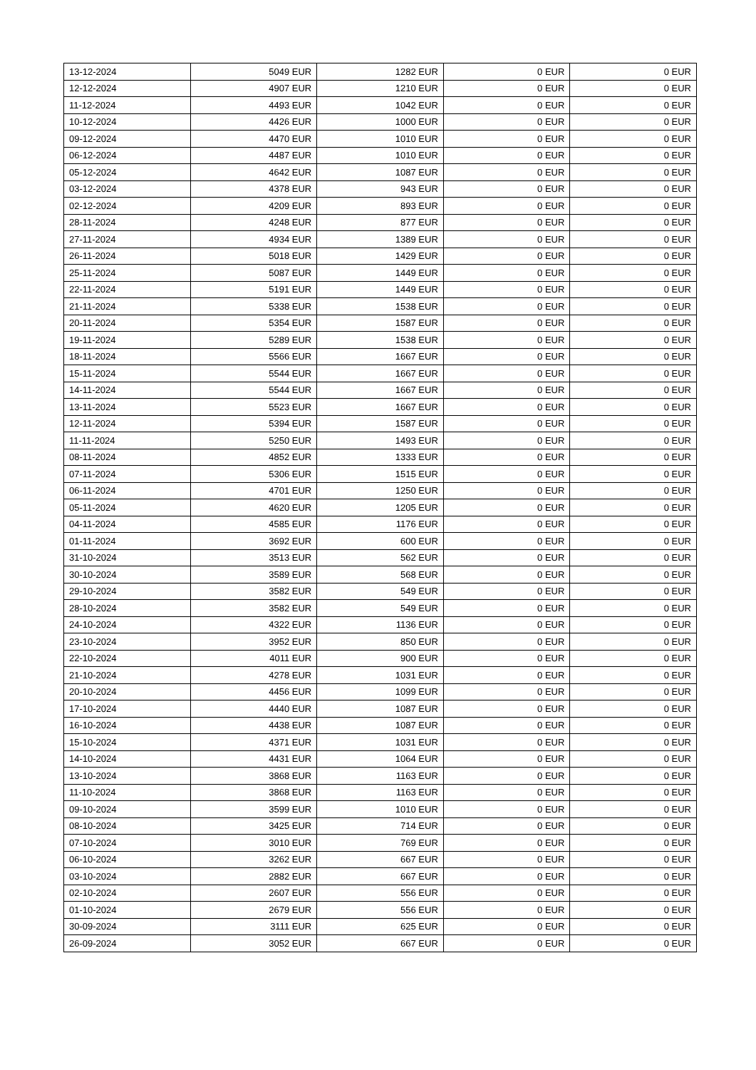| 13-12-2024 | 5049 EUR | 1282 EUR | 0 EUR | 0 EUR |
| 12-12-2024 | 4907 EUR | 1210 EUR | 0 EUR | 0 EUR |
| 11-12-2024 | 4493 EUR | 1042 EUR | 0 EUR | 0 EUR |
| 10-12-2024 | 4426 EUR | 1000 EUR | 0 EUR | 0 EUR |
| 09-12-2024 | 4470 EUR | 1010 EUR | 0 EUR | 0 EUR |
| 06-12-2024 | 4487 EUR | 1010 EUR | 0 EUR | 0 EUR |
| 05-12-2024 | 4642 EUR | 1087 EUR | 0 EUR | 0 EUR |
| 03-12-2024 | 4378 EUR | 943 EUR | 0 EUR | 0 EUR |
| 02-12-2024 | 4209 EUR | 893 EUR | 0 EUR | 0 EUR |
| 28-11-2024 | 4248 EUR | 877 EUR | 0 EUR | 0 EUR |
| 27-11-2024 | 4934 EUR | 1389 EUR | 0 EUR | 0 EUR |
| 26-11-2024 | 5018 EUR | 1429 EUR | 0 EUR | 0 EUR |
| 25-11-2024 | 5087 EUR | 1449 EUR | 0 EUR | 0 EUR |
| 22-11-2024 | 5191 EUR | 1449 EUR | 0 EUR | 0 EUR |
| 21-11-2024 | 5338 EUR | 1538 EUR | 0 EUR | 0 EUR |
| 20-11-2024 | 5354 EUR | 1587 EUR | 0 EUR | 0 EUR |
| 19-11-2024 | 5289 EUR | 1538 EUR | 0 EUR | 0 EUR |
| 18-11-2024 | 5566 EUR | 1667 EUR | 0 EUR | 0 EUR |
| 15-11-2024 | 5544 EUR | 1667 EUR | 0 EUR | 0 EUR |
| 14-11-2024 | 5544 EUR | 1667 EUR | 0 EUR | 0 EUR |
| 13-11-2024 | 5523 EUR | 1667 EUR | 0 EUR | 0 EUR |
| 12-11-2024 | 5394 EUR | 1587 EUR | 0 EUR | 0 EUR |
| 11-11-2024 | 5250 EUR | 1493 EUR | 0 EUR | 0 EUR |
| 08-11-2024 | 4852 EUR | 1333 EUR | 0 EUR | 0 EUR |
| 07-11-2024 | 5306 EUR | 1515 EUR | 0 EUR | 0 EUR |
| 06-11-2024 | 4701 EUR | 1250 EUR | 0 EUR | 0 EUR |
| 05-11-2024 | 4620 EUR | 1205 EUR | 0 EUR | 0 EUR |
| 04-11-2024 | 4585 EUR | 1176 EUR | 0 EUR | 0 EUR |
| 01-11-2024 | 3692 EUR | 600 EUR | 0 EUR | 0 EUR |
| 31-10-2024 | 3513 EUR | 562 EUR | 0 EUR | 0 EUR |
| 30-10-2024 | 3589 EUR | 568 EUR | 0 EUR | 0 EUR |
| 29-10-2024 | 3582 EUR | 549 EUR | 0 EUR | 0 EUR |
| 28-10-2024 | 3582 EUR | 549 EUR | 0 EUR | 0 EUR |
| 24-10-2024 | 4322 EUR | 1136 EUR | 0 EUR | 0 EUR |
| 23-10-2024 | 3952 EUR | 850 EUR | 0 EUR | 0 EUR |
| 22-10-2024 | 4011 EUR | 900 EUR | 0 EUR | 0 EUR |
| 21-10-2024 | 4278 EUR | 1031 EUR | 0 EUR | 0 EUR |
| 20-10-2024 | 4456 EUR | 1099 EUR | 0 EUR | 0 EUR |
| 17-10-2024 | 4440 EUR | 1087 EUR | 0 EUR | 0 EUR |
| 16-10-2024 | 4438 EUR | 1087 EUR | 0 EUR | 0 EUR |
| 15-10-2024 | 4371 EUR | 1031 EUR | 0 EUR | 0 EUR |
| 14-10-2024 | 4431 EUR | 1064 EUR | 0 EUR | 0 EUR |
| 13-10-2024 | 3868 EUR | 1163 EUR | 0 EUR | 0 EUR |
| 11-10-2024 | 3868 EUR | 1163 EUR | 0 EUR | 0 EUR |
| 09-10-2024 | 3599 EUR | 1010 EUR | 0 EUR | 0 EUR |
| 08-10-2024 | 3425 EUR | 714 EUR | 0 EUR | 0 EUR |
| 07-10-2024 | 3010 EUR | 769 EUR | 0 EUR | 0 EUR |
| 06-10-2024 | 3262 EUR | 667 EUR | 0 EUR | 0 EUR |
| 03-10-2024 | 2882 EUR | 667 EUR | 0 EUR | 0 EUR |
| 02-10-2024 | 2607 EUR | 556 EUR | 0 EUR | 0 EUR |
| 01-10-2024 | 2679 EUR | 556 EUR | 0 EUR | 0 EUR |
| 30-09-2024 | 3111 EUR | 625 EUR | 0 EUR | 0 EUR |
| 26-09-2024 | 3052 EUR | 667 EUR | 0 EUR | 0 EUR |